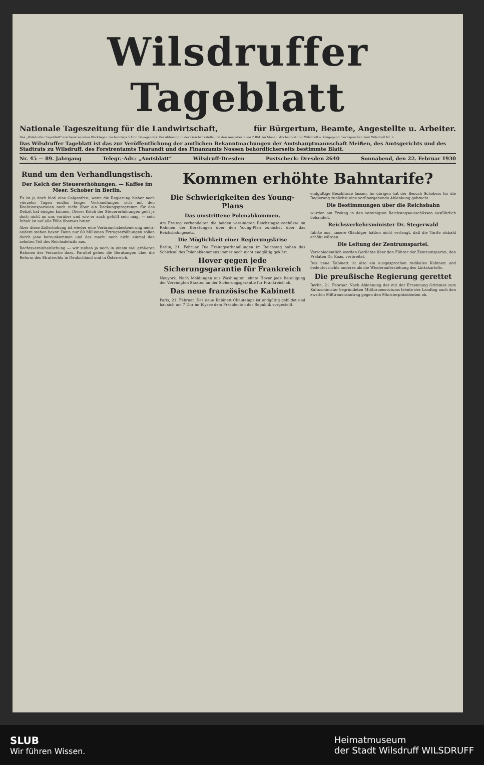Wilsdruffer Tageblatt
Nationale Tageszeitung für die Landwirtschaft, für Bürgertum, Beamte, Angestellte u. Arbeiter.
Das „Wilsdruffer Tageblatt“ erscheint an allen Werktagen nachmittags 5 Uhr. Bezugspreis: Bei Abholung in der Geschäftsstelle und den Ausgabestellen 2 RM. im Monat. Wochenblatt für Wilsdruff u. Umgegend. Fernsprecher: Amt Wilsdruff Nr. 6
Das Wilsdruffer Tageblatt ist das zur Veröffentlichung der amtlichen Bekanntmachungen der Amtshauptmannschaft Meißen, des Amtsgerichts und des Stadtrats zu Wilsdruff, des Forstrentamts Tharandt und des Finanzamts Nossen behördlicherseits bestimmte Blatt.
Nr. 45 — 89. Jahrgang Telegr.-Adr.: „Amtsblatt“Wilsdruff-Dresden Postscheck: Dresden 2640 Sonnabend, den 22. Februar 1930
Rund um den Verhandlungstisch.
Der Kelch der Steuererhöhungen. — Kaffee im Meer. Schober in Berlin.
Es ist ja doch bloß eine Galgenfrist, wenn die Regierung bisher nach vierzehn Tagen endlos langer Verhandlungen sich mit den Koalitionsparteien noch nicht über ein Deckungsprogramm für das Defizit hat einigen können. Dieser Kelch der Steuererhöhungen geht ja doch nicht an uns vorüber und wie er auch gefüllt sein mag, — sein Inhalt ist auf alle Fälle überaus bitter.
Aber diese Zollerhöhung ist wieder eine Verbrauchsbesteuerung mehr; andere stehen bevor. Denn nur 60 Millionen Ertragserhöhungen sollen durch jene herauskommen und das macht noch nicht einmal den zehnten Teil des Reichsdefizits aus.
Rechtsvereinheitlichung — wir stehen ja noch in einem viel größeren Rahmen der Versuche dazu. Parallel gehen die Beratungen über die Reform des Strafrechts in Deutschland und in Österreich.
Kommen erhöhte Bahntarife?
Die Schwierigkeiten des Young-Plans
Das umstrittene Polenabkommen.
Am Freitag verhandelten die beiden vereinigten Reichstagsausschüsse im Rahmen der Beratungen über den Young-Plan zunächst über das Reichsbahngesetz.
Die Möglichkeit einer Regierungskrise
Berlin, 21. Februar. Die Freitagverhandlungen im Reichstag haben das Schicksal des Polenabkommens immer noch nicht endgültig geklärt.
Hover gegen jede Sicherungsgarantie für Frankreich
Neuyork. Nach Meldungen aus Washington lehnte Hover jede Beteiligung der Vereinigten Staaten an der Sicherungsgarantie für Frankreich ab.
Das neue französische Kabinett
Paris, 21. Februar. Das neue Kabinett Chautemps ist endgültig gebildet und hat sich um 7 Uhr im Elysee dem Präsidenten der Republik vorgestellt.
endgültige Beschlüsse fassen. Im übrigen hat der Besuch Schobers für die Regierung zunächst eine vorübergehende Ablenkung gebracht.
Die Bestimmungen über die Reichsbahn
wurden am Freitag in den vereinigten Reichstagsausschüssen ausführlich behandelt.
Reichsverkehrsminister Dr. Stegerwald
führte aus, unsere Gläubiger hätten nicht verlangt, daß die Tarife alsbald erhöht würden.
Die Leitung der Zentrumspartei.
Verschiedentlich werden Gerüchte über den Führer der Zentrumspartei, den Prälaten Dr. Kaas, verbreitet.
Das neue Kabinett ist also ein ausgesprochen radikales Kabinett und bedeutet nichts anderes als die Wiederauferstehung des Linkskartells.
Die preußische Regierung gerettet
Berlin, 21. Februar. Nach Ablehnung des mit der Ernennung Grimmes zum Kultusminister begründeten Mißtrauensvotums lehnte der Landtag auch den zweiten Mißtrauensantrag gegen den Ministerpräsidenten ab.
SLUB
Wir führen Wissen.
Heimatmuseum
der Stadt Wilsdruff WILSDRUFF